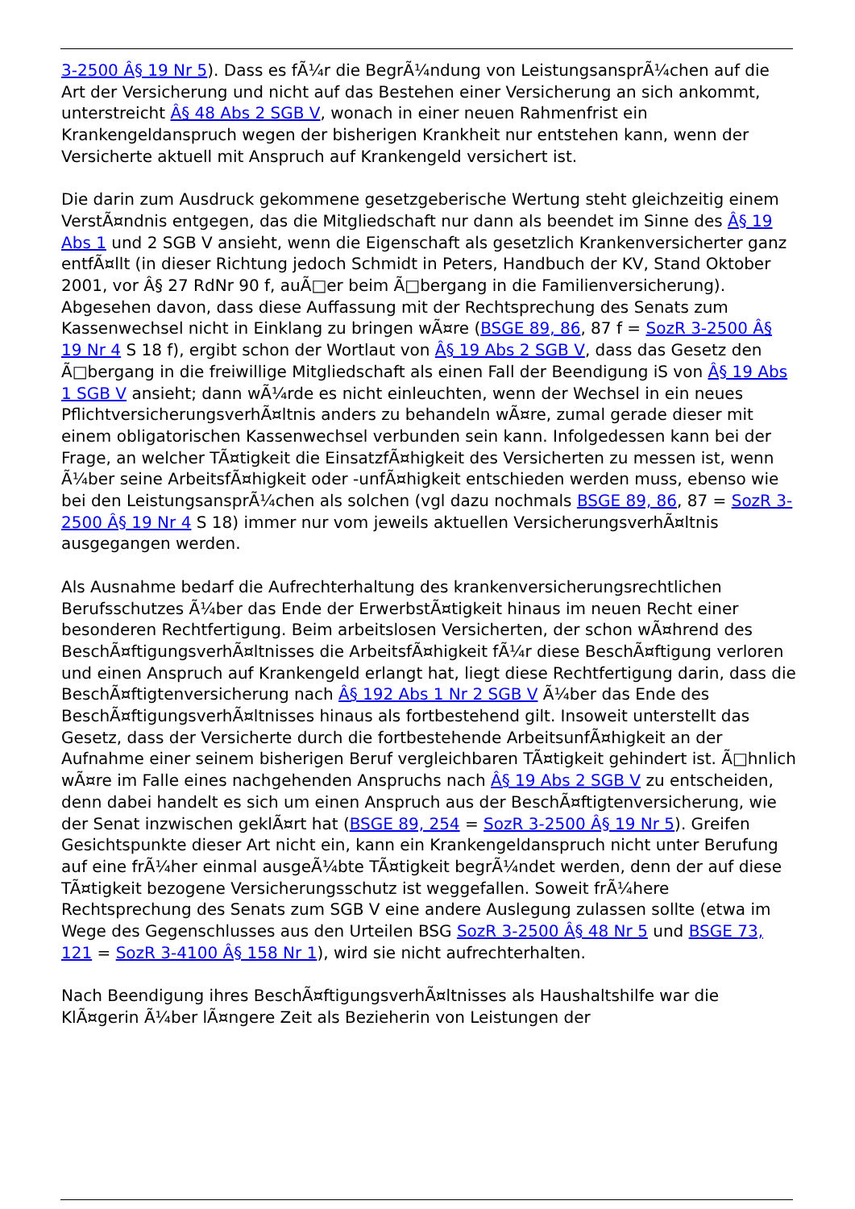3-2500 Â§ 19 Nr 5). Dass es fÃ¼r die BegrÃ¼ndung von LeistungsansprÃ¼chen auf die Art der Versicherung und nicht auf das Bestehen einer Versicherung an sich ankommt, unterstreicht Â§ 48 Abs 2 SGB V, wonach in einer neuen Rahmenfrist ein Krankengeldanspruch wegen der bisherigen Krankheit nur entstehen kann, wenn der Versicherte aktuell mit Anspruch auf Krankengeld versichert ist.
Die darin zum Ausdruck gekommene gesetzgeberische Wertung steht gleichzeitig einem VerstÃ¤ndnis entgegen, das die Mitgliedschaft nur dann als beendet im Sinne des Â§ 19 Abs 1 und 2 SGB V ansieht, wenn die Eigenschaft als gesetzlich Krankenversicherter ganz entfÃ¤llt (in dieser Richtung jedoch Schmidt in Peters, Handbuch der KV, Stand Oktober 2001, vor Â§ 27 RdNr 90 f, auÃ□er beim Ã□bergang in die Familienversicherung). Abgesehen davon, dass diese Auffassung mit der Rechtsprechung des Senats zum Kassenwechsel nicht in Einklang zu bringen wÃ¤re (BSGE 89, 86, 87 f = SozR 3-2500 Â§ 19 Nr 4 S 18 f), ergibt schon der Wortlaut von Â§ 19 Abs 2 SGB V, dass das Gesetz den Ã□bergang in die freiwillige Mitgliedschaft als einen Fall der Beendigung iS von Â§ 19 Abs 1 SGB V ansieht; dann wÃ¼rde es nicht einleuchten, wenn der Wechsel in ein neues PflichtversicherungsverhÃ¤ltnis anders zu behandeln wÃ¤re, zumal gerade dieser mit einem obligatorischen Kassenwechsel verbunden sein kann. Infolgedessen kann bei der Frage, an welcher TÃ¤tigkeit die EinsatzfÃ¤higkeit des Versicherten zu messen ist, wenn Ã¼ber seine ArbeitsfÃ¤higkeit oder -unfÃ¤higkeit entschieden werden muss, ebenso wie bei den LeistungsansprÃ¼chen als solchen (vgl dazu nochmals BSGE 89, 86, 87 = SozR 3-2500 Â§ 19 Nr 4 S 18) immer nur vom jeweils aktuellen VersicherungsverhÃ¤ltnis ausgegangen werden.
Als Ausnahme bedarf die Aufrechterhaltung des krankenversicherungsrechtlichen Berufsschutzes Ã¼ber das Ende der ErwerbstÃ¤tigkeit hinaus im neuen Recht einer besonderen Rechtfertigung. Beim arbeitslosen Versicherten, der schon wÃ¤hrend des BeschÃ¤ftigungsverhÃ¤ltnisses die ArbeitsfÃ¤higkeit fÃ¼r diese BeschÃ¤ftigung verloren und einen Anspruch auf Krankengeld erlangt hat, liegt diese Rechtfertigung darin, dass die BeschÃ¤ftigtenversicherung nach Â§ 192 Abs 1 Nr 2 SGB V Ã¼ber das Ende des BeschÃ¤ftigungsverhÃ¤ltnisses hinaus als fortbestehend gilt. Insoweit unterstellt das Gesetz, dass der Versicherte durch die fortbestehende ArbeitsunfÃ¤higkeit an der Aufnahme einer seinem bisherigen Beruf vergleichbaren TÃ¤tigkeit gehindert ist. Ã□hnlich wÃ¤re im Falle eines nachgehenden Anspruchs nach Â§ 19 Abs 2 SGB V zu entscheiden, denn dabei handelt es sich um einen Anspruch aus der BeschÃ¤ftigtenversicherung, wie der Senat inzwischen geklÃ¤rt hat (BSGE 89, 254 = SozR 3-2500 Â§ 19 Nr 5). Greifen Gesichtspunkte dieser Art nicht ein, kann ein Krankengeldanspruch nicht unter Berufung auf eine frÃ¼her einmal ausgeÃ¼bte TÃ¤tigkeit begrÃ¼ndet werden, denn der auf diese TÃ¤tigkeit bezogene Versicherungsschutz ist weggefallen. Soweit frÃ¼here Rechtsprechung des Senats zum SGB V eine andere Auslegung zulassen sollte (etwa im Wege des Gegenschlusses aus den Urteilen BSG SozR 3-2500 Â§ 48 Nr 5 und BSGE 73, 121 = SozR 3-4100 Â§ 158 Nr 1), wird sie nicht aufrechterhalten.
Nach Beendigung ihres BeschÃ¤ftigungsverhÃ¤ltnisses als Haushaltshilfe war die KlÃ¤gerin Ã¼ber lÃ¤ngere Zeit als Bezieherin von Leistungen der